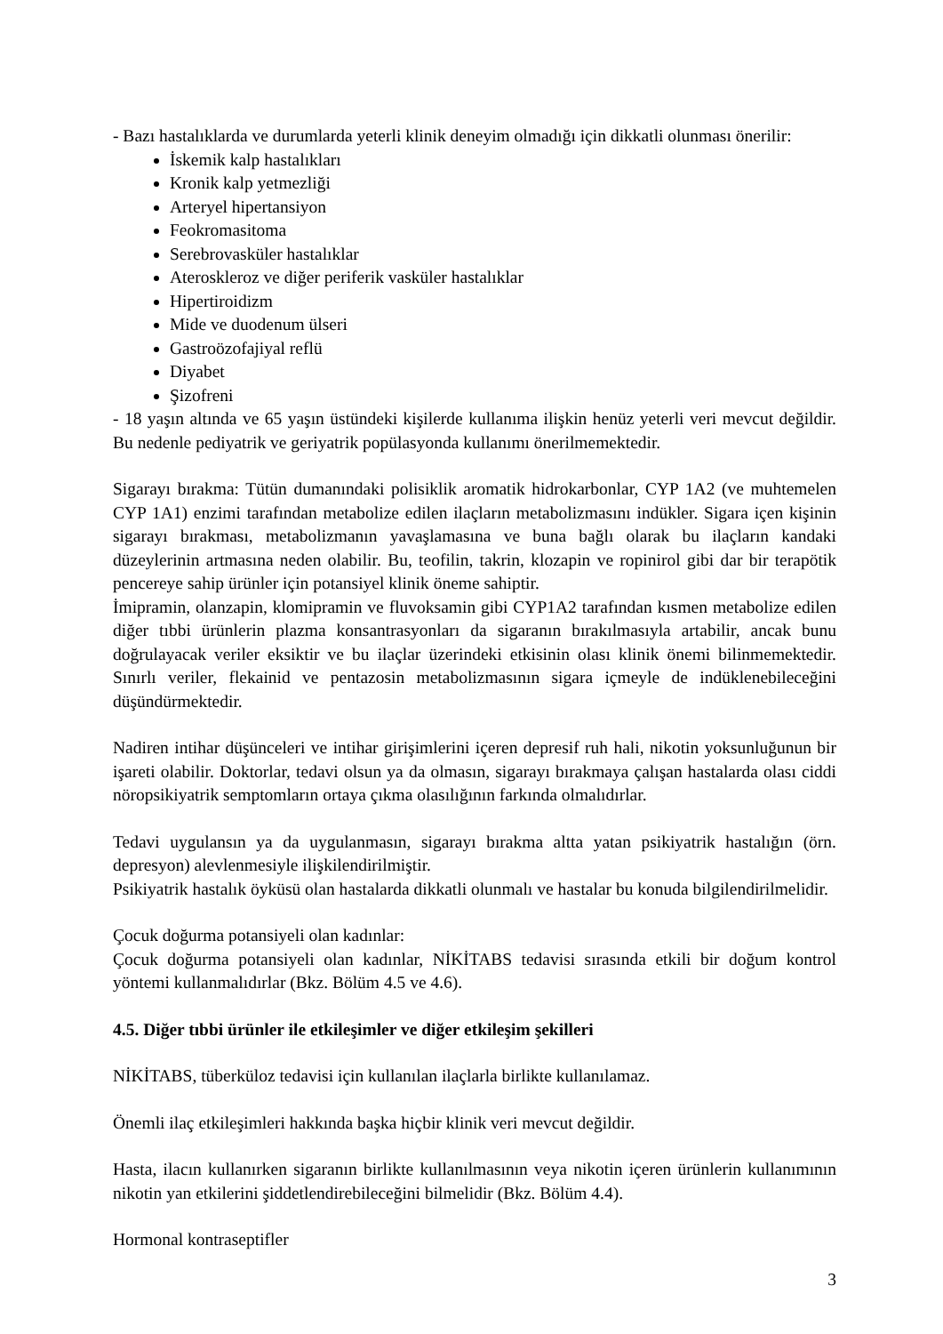- Bazı hastalıklarda ve durumlarda yeterli klinik deneyim olmadığı için dikkatli olunması önerilir:
İskemik kalp hastalıkları
Kronik kalp yetmezliği
Arteryel hipertansiyon
Feokromasitoma
Serebrovasküler hastalıklar
Ateroskleroz ve diğer periferik vasküler hastalıklar
Hipertiroidizm
Mide ve duodenum ülseri
Gastroözofajiyal reflü
Diyabet
Şizofreni
- 18 yaşın altında ve 65 yaşın üstündeki kişilerde kullanıma ilişkin henüz yeterli veri mevcut değildir. Bu nedenle pediyatrik ve geriyatrik popülasyonda kullanımı önerilmemektedir.
Sigarayı bırakma: Tütün dumanındaki polisiklik aromatik hidrokarbonlar, CYP 1A2 (ve muhtemelen CYP 1A1) enzimi tarafından metabolize edilen ilaçların metabolizmasını indükler. Sigara içen kişinin sigarayı bırakması, metabolizmanın yavaşlamasına ve buna bağlı olarak bu ilaçların kandaki düzeylerinin artmasına neden olabilir. Bu, teofilin, takrin, klozapin ve ropinirol gibi dar bir terapötik pencereye sahip ürünler için potansiyel klinik öneme sahiptir.
İmipramin, olanzapin, klomipramin ve fluvoksamin gibi CYP1A2 tarafından kısmen metabolize edilen diğer tıbbi ürünlerin plazma konsantrasyonları da sigaranın bırakılmasıyla artabilir, ancak bunu doğrulayacak veriler eksiktir ve bu ilaçlar üzerindeki etkisinin olası klinik önemi bilinmemektedir. Sınırlı veriler, flekainid ve pentazosin metabolizmasının sigara içmeyle de indüklenebileceğini düşündürmektedir.
Nadiren intihar düşünceleri ve intihar girişimlerini içeren depresif ruh hali, nikotin yoksunluğunun bir işareti olabilir. Doktorlar, tedavi olsun ya da olmasın, sigarayı bırakmaya çalışan hastalarda olası ciddi nöropsikiyatrik semptomların ortaya çıkma olasılığının farkında olmalıdırlar.
Tedavi uygulansın ya da uygulanmasın, sigarayı bırakma altta yatan psikiyatrik hastalığın (örn. depresyon) alevlenmesiyle ilişkilendirilmiştir.
Psikiyatrik hastalık öyküsü olan hastalarda dikkatli olunmalı ve hastalar bu konuda bilgilendirilmelidir.
Çocuk doğurma potansiyeli olan kadınlar:
Çocuk doğurma potansiyeli olan kadınlar, NİKİTABS tedavisi sırasında etkili bir doğum kontrol yöntemi kullanmalıdırlar (Bkz. Bölüm 4.5 ve 4.6).
4.5. Diğer tıbbi ürünler ile etkileşimler ve diğer etkileşim şekilleri
NİKİTABS, tüberküloz tedavisi için kullanılan ilaçlarla birlikte kullanılamaz.
Önemli ilaç etkileşimleri hakkında başka hiçbir klinik veri mevcut değildir.
Hasta, ilacın kullanırken sigaranın birlikte kullanılmasının veya nikotin içeren ürünlerin kullanımının nikotin yan etkilerini şiddetlendirebileceğini bilmelidir (Bkz. Bölüm 4.4).
Hormonal kontraseptifler
3